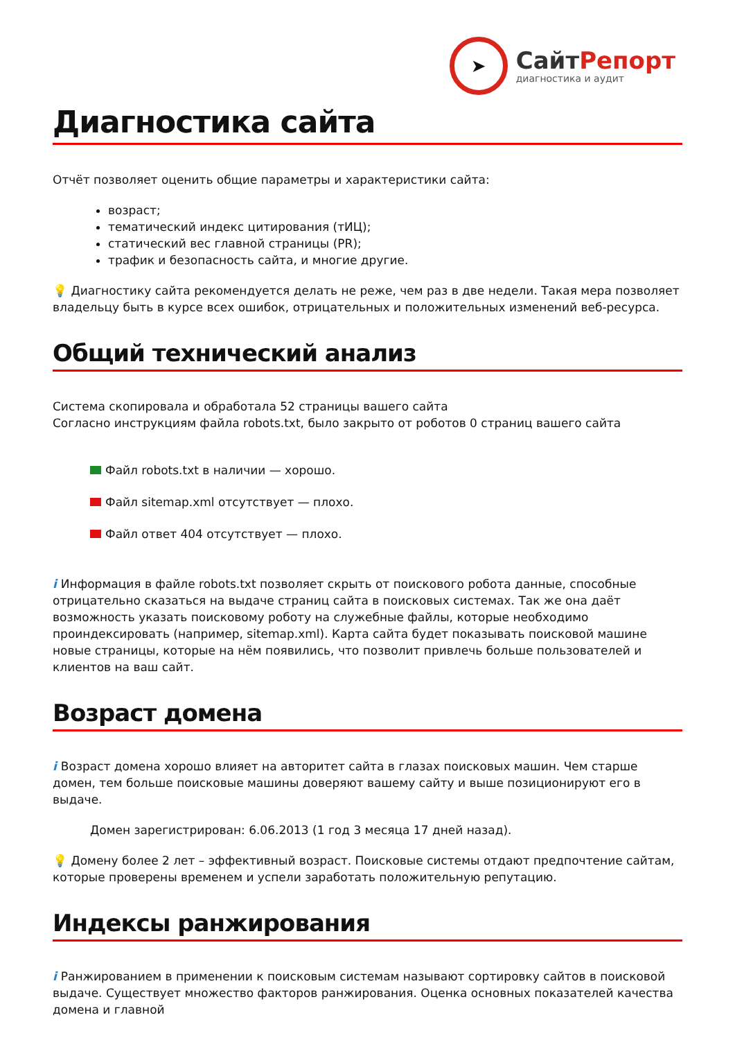➤
СайтРепорт
диагностика и аудит
Диагностика сайта
Отчёт позволяет оценить общие параметры и характеристики сайта:
возраст;
тематический индекс цитирования (тИЦ);
статический вес главной страницы (PR);
трафик и безопасность сайта, и многие другие.
💡 Диагностику сайта рекомендуется делать не реже, чем раз в две недели. Такая мера позволяет владельцу быть в курсе всех ошибок, отрицательных и положительных изменений веб-ресурса.
Общий технический анализ
Система скопировала и обработала 52 страницы вашего сайта
Согласно инструкциям файла robots.txt, было закрыто от роботов 0 страниц вашего сайта
Файл robots.txt в наличии — хорошо.
Файл sitemap.xml отсутствует — плохо.
Файл ответ 404 отсутствует — плохо.
i Информация в файле robots.txt позволяет скрыть от поискового робота данные, способные отрицательно сказаться на выдаче страниц сайта в поисковых системах. Так же она даёт возможность указать поисковому роботу на служебные файлы, которые необходимо проиндексировать (например, sitemap.xml). Карта сайта будет показывать поисковой машине новые страницы, которые на нём появились, что позволит привлечь больше пользователей и клиентов на ваш сайт.
Возраст домена
i Возраст домена хорошо влияет на авторитет сайта в глазах поисковых машин. Чем старше домен, тем больше поисковые машины доверяют вашему сайту и выше позиционируют его в выдаче.
Домен зарегистрирован: 6.06.2013 (1 год 3 месяца 17 дней назад).
💡 Домену более 2 лет – эффективный возраст. Поисковые системы отдают предпочтение сайтам, которые проверены временем и успели заработать положительную репутацию.
Индексы ранжирования
i Ранжированием в применении к поисковым системам называют сортировку сайтов в поисковой выдаче. Существует множество факторов ранжирования. Оценка основных показателей качества домена и главной